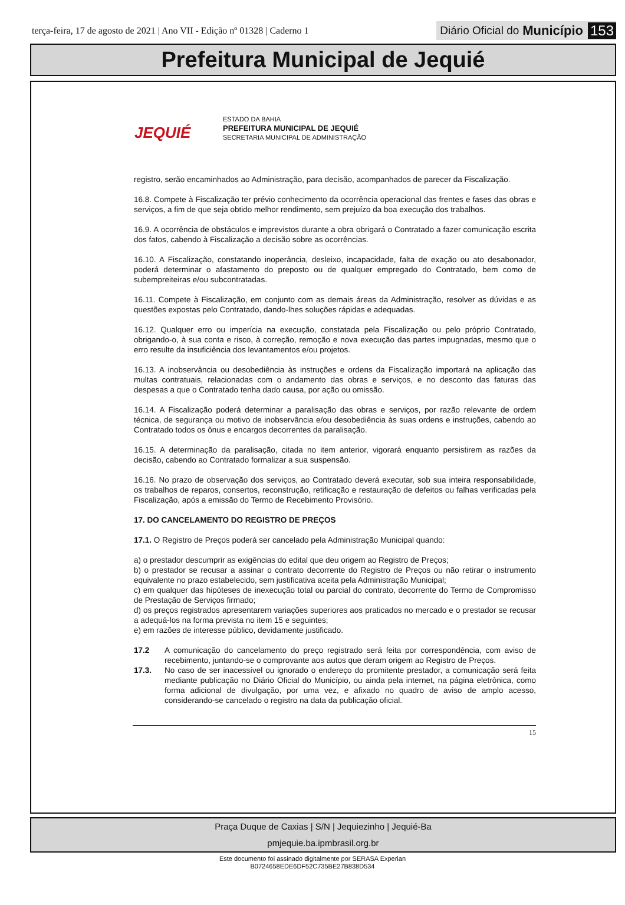terça-feira, 17 de agosto de 2021 | Ano VII - Edição nº 01328 | Caderno 1
Diário Oficial do Município 153
Prefeitura Municipal de Jequié
JEQUIÉ
ESTADO DA BAHIA
PREFEITURA MUNICIPAL DE JEQUIÉ
SECRETARIA MUNICIPAL DE ADMINISTRAÇÃO
registro, serão encaminhados ao Administração, para decisão, acompanhados de parecer da Fiscalização.
16.8. Compete à Fiscalização ter prévio conhecimento da ocorrência operacional das frentes e fases das obras e serviços, a fim de que seja obtido melhor rendimento, sem prejuízo da boa execução dos trabalhos.
16.9. A ocorrência de obstáculos e imprevistos durante a obra obrigará o Contratado a fazer comunicação escrita dos fatos, cabendo à Fiscalização a decisão sobre as ocorrências.
16.10. A Fiscalização, constatando inoperância, desleixo, incapacidade, falta de exação ou ato desabonador, poderá determinar o afastamento do preposto ou de qualquer empregado do Contratado, bem como de subempreiteiras e/ou subcontratadas.
16.11. Compete à Fiscalização, em conjunto com as demais áreas da Administração, resolver as dúvidas e as questões expostas pelo Contratado, dando-lhes soluções rápidas e adequadas.
16.12. Qualquer erro ou imperícia na execução, constatada pela Fiscalização ou pelo próprio Contratado, obrigando-o, à sua conta e risco, à correção, remoção e nova execução das partes impugnadas, mesmo que o erro resulte da insuficiência dos levantamentos e/ou projetos.
16.13. A inobservância ou desobediência às instruções e ordens da Fiscalização importará na aplicação das multas contratuais, relacionadas com o andamento das obras e serviços, e no desconto das faturas das despesas a que o Contratado tenha dado causa, por ação ou omissão.
16.14. A Fiscalização poderá determinar a paralisação das obras e serviços, por razão relevante de ordem técnica, de segurança ou motivo de inobservância e/ou desobediência às suas ordens e instruções, cabendo ao Contratado todos os ônus e encargos decorrentes da paralisação.
16.15. A determinação da paralisação, citada no item anterior, vigorará enquanto persistirem as razões da decisão, cabendo ao Contratado formalizar a sua suspensão.
16.16. No prazo de observação dos serviços, ao Contratado deverá executar, sob sua inteira responsabilidade, os trabalhos de reparos, consertos, reconstrução, retificação e restauração de defeitos ou falhas verificadas pela Fiscalização, após a emissão do Termo de Recebimento Provisório.
17. DO CANCELAMENTO DO REGISTRO DE PREÇOS
17.1. O Registro de Preços poderá ser cancelado pela Administração Municipal quando:
a) o prestador descumprir as exigências do edital que deu origem ao Registro de Preços;
b) o prestador se recusar a assinar o contrato decorrente do Registro de Preços ou não retirar o instrumento equivalente no prazo estabelecido, sem justificativa aceita pela Administração Municipal;
c) em qualquer das hipóteses de inexecução total ou parcial do contrato, decorrente do Termo de Compromisso de Prestação de Serviços firmado;
d) os preços registrados apresentarem variações superiores aos praticados no mercado e o prestador se recusar a adequá-los na forma prevista no item 15 e seguintes;
e) em razões de interesse público, devidamente justificado.
17.2 A comunicação do cancelamento do preço registrado será feita por correspondência, com aviso de recebimento, juntando-se o comprovante aos autos que deram origem ao Registro de Preços.
17.3. No caso de ser inacessível ou ignorado o endereço do promitente prestador, a comunicação será feita mediante publicação no Diário Oficial do Município, ou ainda pela internet, na página eletrônica, como forma adicional de divulgação, por uma vez, e afixado no quadro de aviso de amplo acesso, considerando-se cancelado o registro na data da publicação oficial.
15
Praça Duque de Caxias | S/N | Jequiezinho | Jequié-Ba
pmjequie.ba.ipmbrasil.org.br
Este documento foi assinado digitalmente por SERASA Experian
B0724658EDE6DF52C735BE27B838D534